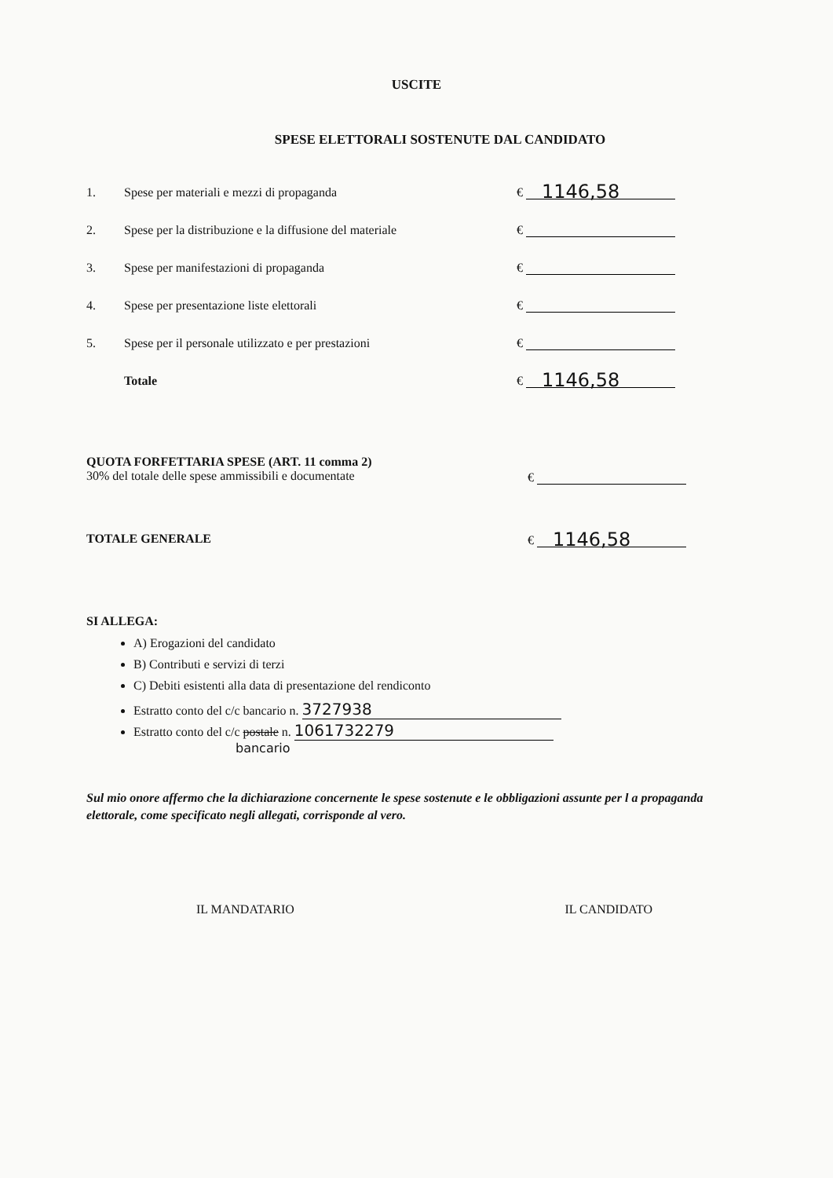USCITE
SPESE ELETTORALI SOSTENUTE DAL CANDIDATO
1. Spese per materiali e mezzi di propaganda € 1146,58
2. Spese per la distribuzione e la diffusione del materiale €
3. Spese per manifestazioni di propaganda €
4. Spese per presentazione liste elettorali €
5. Spese per il personale utilizzato e per prestazioni €
Totale € 1146,58
QUOTA FORFETTARIA SPESE (ART. 11 comma 2)
30% del totale delle spese ammissibili e documentate €
TOTALE GENERALE € 1146,58
SI ALLEGA:
A) Erogazioni del candidato
B) Contributi e servizi di terzi
C) Debiti esistenti alla data di presentazione del rendiconto
Estratto conto del c/c bancario n. 3727938
Estratto conto del c/c postale n. 1061732279
bancario
Sul mio onore affermo che la dichiarazione concernente le spese sostenute e le obbligazioni assunte per l a propaganda elettorale, come specificato negli allegati, corrisponde al vero.
IL MANDATARIO IL CANDIDATO